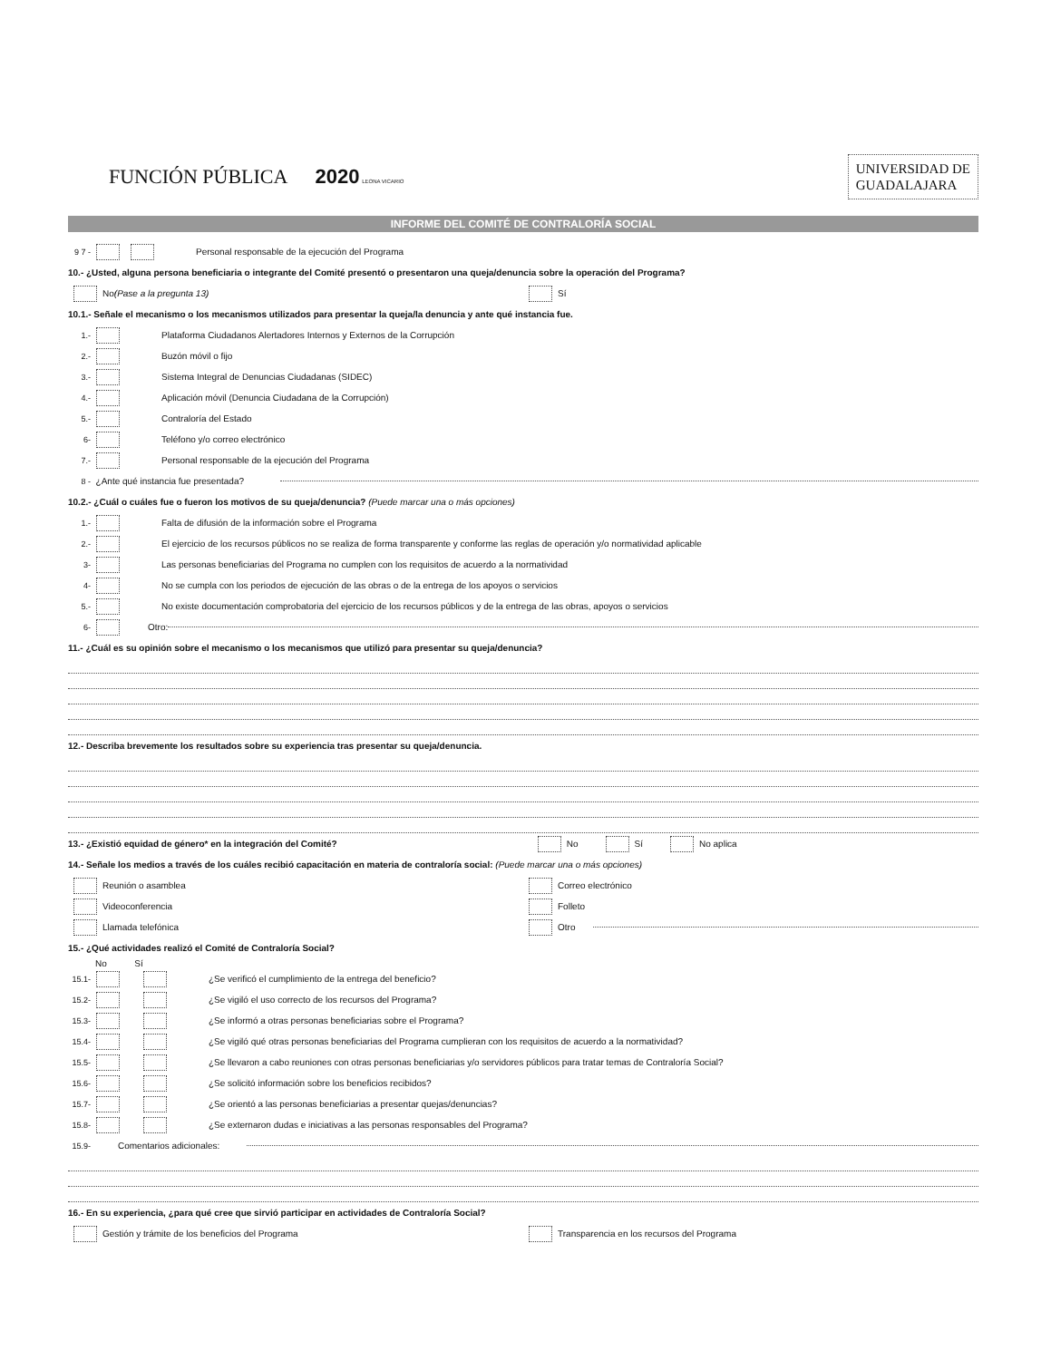FUNCIÓN PÚBLICA 2020 LEONA VICARIO
UNIVERSIDAD DE
GUADALAJARA
INFORME DEL COMITÉ DE CONTRALORÍA SOCIAL
9 7 - Personal responsable de la ejecución del Programa
10.- ¿Usted, alguna persona beneficiaria o integrante del Comité presentó o presentaron una queja/denuncia sobre la operación del Programa?
No (Pase a la pregunta 13) Sí
10.1.- Señale el mecanismo o los mecanismos utilizados para presentar la queja/la denuncia y ante qué instancia fue.
1.- Plataforma Ciudadanos Alertadores Internos y Externos de la Corrupción
2.- Buzón móvil o fijo
3.- Sistema Integral de Denuncias Ciudadanas (SIDEC)
4.- Aplicación móvil (Denuncia Ciudadana de la Corrupción)
5.- Contraloría del Estado
6- Teléfono y/o correo electrónico
7.- Personal responsable de la ejecución del Programa
8 - ¿Ante qué instancia fue presentada?
10.2.- ¿Cuál o cuáles fue o fueron los motivos de su queja/denuncia? (Puede marcar una o más opciones)
1.- Falta de difusión de la información sobre el Programa
2.- El ejercicio de los recursos públicos no se realiza de forma transparente y conforme las reglas de operación y/o normatividad aplicable
3- Las personas beneficiarias del Programa no cumplen con los requisitos de acuerdo a la normatividad
4- No se cumpla con los periodos de ejecución de las obras o de la entrega de los apoyos o servicios
5.- No existe documentación comprobatoria del ejercicio de los recursos públicos y de la entrega de las obras, apoyos o servicios
6- Otro:
11.- ¿Cuál es su opinión sobre el mecanismo o los mecanismos que utilizó para presentar su queja/denuncia?
12.- Describa brevemente los resultados sobre su experiencia tras presentar su queja/denuncia.
13.- ¿Existió equidad de género* en la integración del Comité? No Sí No aplica
14.- Señale los medios a través de los cuáles recibió capacitación en materia de contraloría social: (Puede marcar una o más opciones)
Reunión o asamblea
Videoconferencia
Llamada telefónica
Correo electrónico
Folleto
Otro
15.- ¿Qué actividades realizó el Comité de Contraloría Social?
No Sí
15.1- ¿Se verificó el cumplimiento de la entrega del beneficio?
15.2- ¿Se vigiló el uso correcto de los recursos del Programa?
15.3- ¿Se informó a otras personas beneficiarias sobre el Programa?
15.4- ¿Se vigiló qué otras personas beneficiarias del Programa cumplieran con los requisitos de acuerdo a la normatividad?
15.5- ¿Se llevaron a cabo reuniones con otras personas beneficiarias y/o servidores públicos para tratar temas de Contraloría Social?
15.6- ¿Se solicitó información sobre los beneficios recibidos?
15.7- ¿Se orientó a las personas beneficiarias a presentar quejas/denuncias?
15.8- ¿Se externaron dudas e iniciativas a las personas responsables del Programa?
15.9- Comentarios adicionales:
16.- En su experiencia, ¿para qué cree que sirvió participar en actividades de Contraloría Social?
Gestión y trámite de los beneficios del Programa
Transparencia en los recursos del Programa